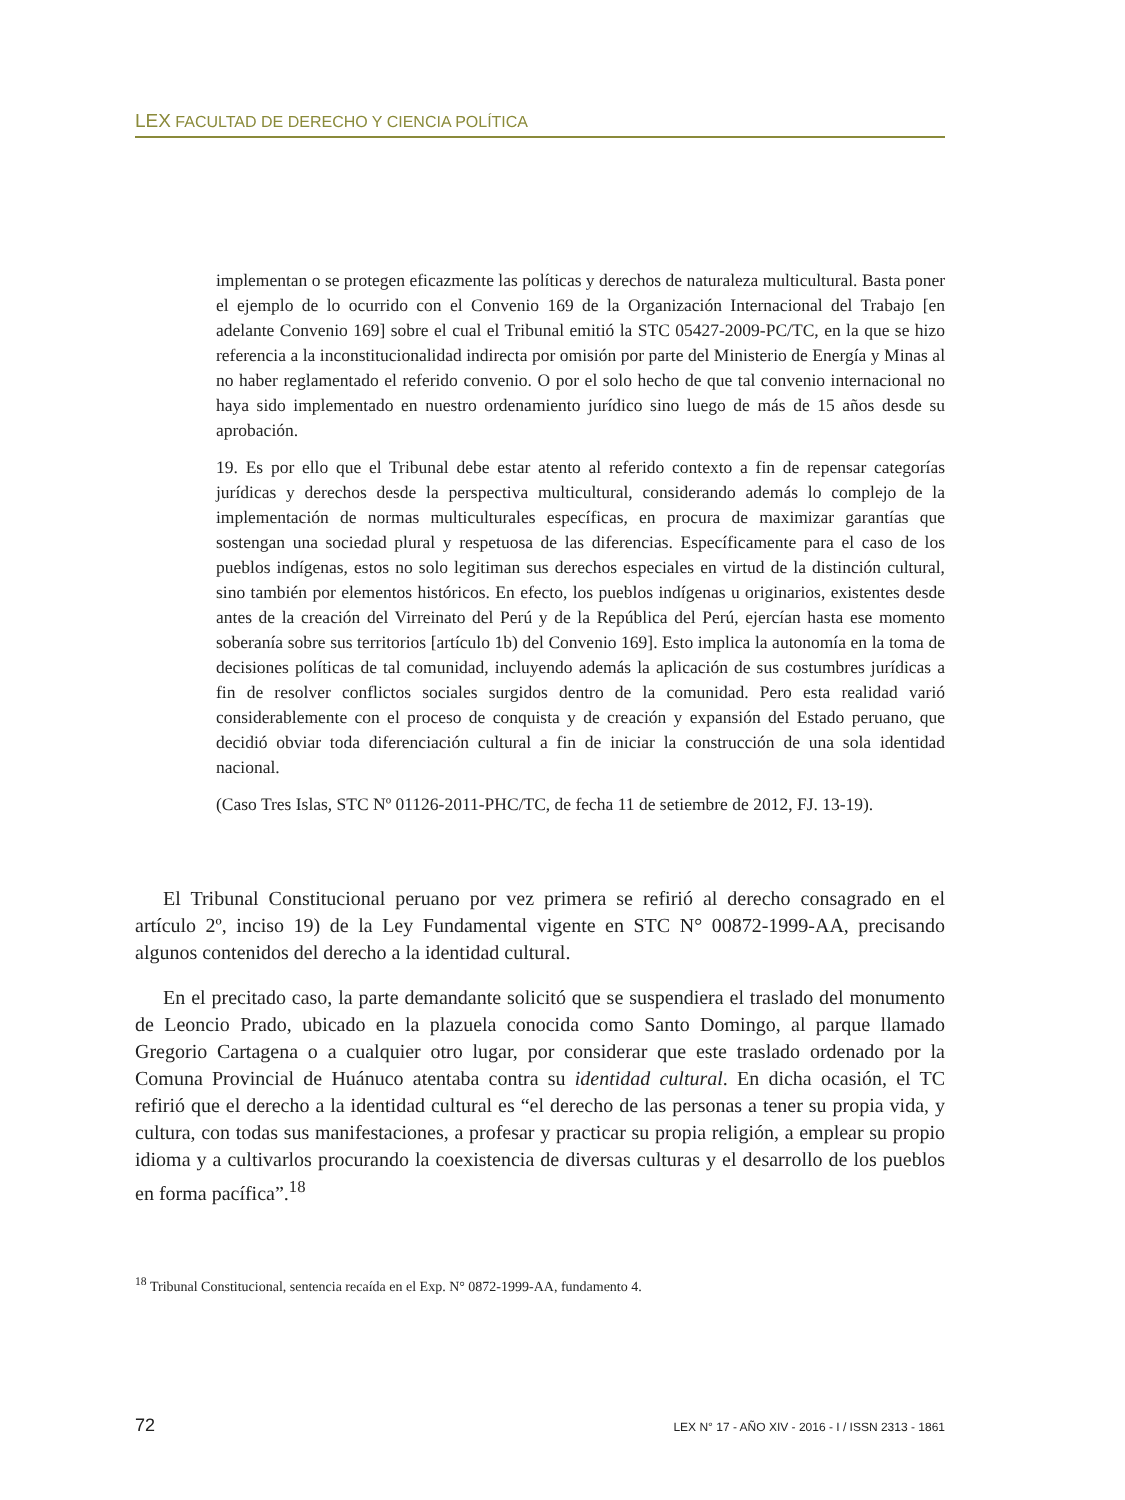LEX FACULTAD DE DERECHO Y CIENCIA POLÍTICA
implementan o se protegen eficazmente las políticas y derechos de naturaleza multicultural. Basta poner el ejemplo de lo ocurrido con el Convenio 169 de la Organización Internacional del Trabajo [en adelante Convenio 169] sobre el cual el Tribunal emitió la STC 05427-2009-PC/TC, en la que se hizo referencia a la inconstitucionalidad indirecta por omisión por parte del Ministerio de Energía y Minas al no haber reglamentado el referido convenio. O por el solo hecho de que tal convenio internacional no haya sido implementado en nuestro ordenamiento jurídico sino luego de más de 15 años desde su aprobación.
19. Es por ello que el Tribunal debe estar atento al referido contexto a fin de repensar categorías jurídicas y derechos desde la perspectiva multicultural, considerando además lo complejo de la implementación de normas multiculturales específicas, en procura de maximizar garantías que sostengan una sociedad plural y respetuosa de las diferencias. Específicamente para el caso de los pueblos indígenas, estos no solo legitiman sus derechos especiales en virtud de la distinción cultural, sino también por elementos históricos. En efecto, los pueblos indígenas u originarios, existentes desde antes de la creación del Virreinato del Perú y de la República del Perú, ejercían hasta ese momento soberanía sobre sus territorios [artículo 1b) del Convenio 169]. Esto implica la autonomía en la toma de decisiones políticas de tal comunidad, incluyendo además la aplicación de sus costumbres jurídicas a fin de resolver conflictos sociales surgidos dentro de la comunidad. Pero esta realidad varió considerablemente con el proceso de conquista y de creación y expansión del Estado peruano, que decidió obviar toda diferenciación cultural a fin de iniciar la construcción de una sola identidad nacional.
(Caso Tres Islas, STC Nº 01126-2011-PHC/TC, de fecha 11 de setiembre de 2012, FJ. 13-19).
El Tribunal Constitucional peruano por vez primera se refirió al derecho consagrado en el artículo 2º, inciso 19) de la Ley Fundamental vigente en STC N° 00872-1999-AA, precisando algunos contenidos del derecho a la identidad cultural.
En el precitado caso, la parte demandante solicitó que se suspendiera el traslado del monumento de Leoncio Prado, ubicado en la plazuela conocida como Santo Domingo, al parque llamado Gregorio Cartagena o a cualquier otro lugar, por considerar que este traslado ordenado por la Comuna Provincial de Huánuco atentaba contra su identidad cultural. En dicha ocasión, el TC refirió que el derecho a la identidad cultural es “el derecho de las personas a tener su propia vida, y cultura, con todas sus manifestaciones, a profesar y practicar su propia religión, a emplear su propio idioma y a cultivarlos procurando la coexistencia de diversas culturas y el desarrollo de los pueblos en forma pacífica”.<sup>18</sup>
<sup>18</sup> Tribunal Constitucional, sentencia recaída en el Exp. N° 0872-1999-AA, fundamento 4.
72 LEX N° 17 - AÑO XIV - 2016 - I / ISSN 2313 - 1861